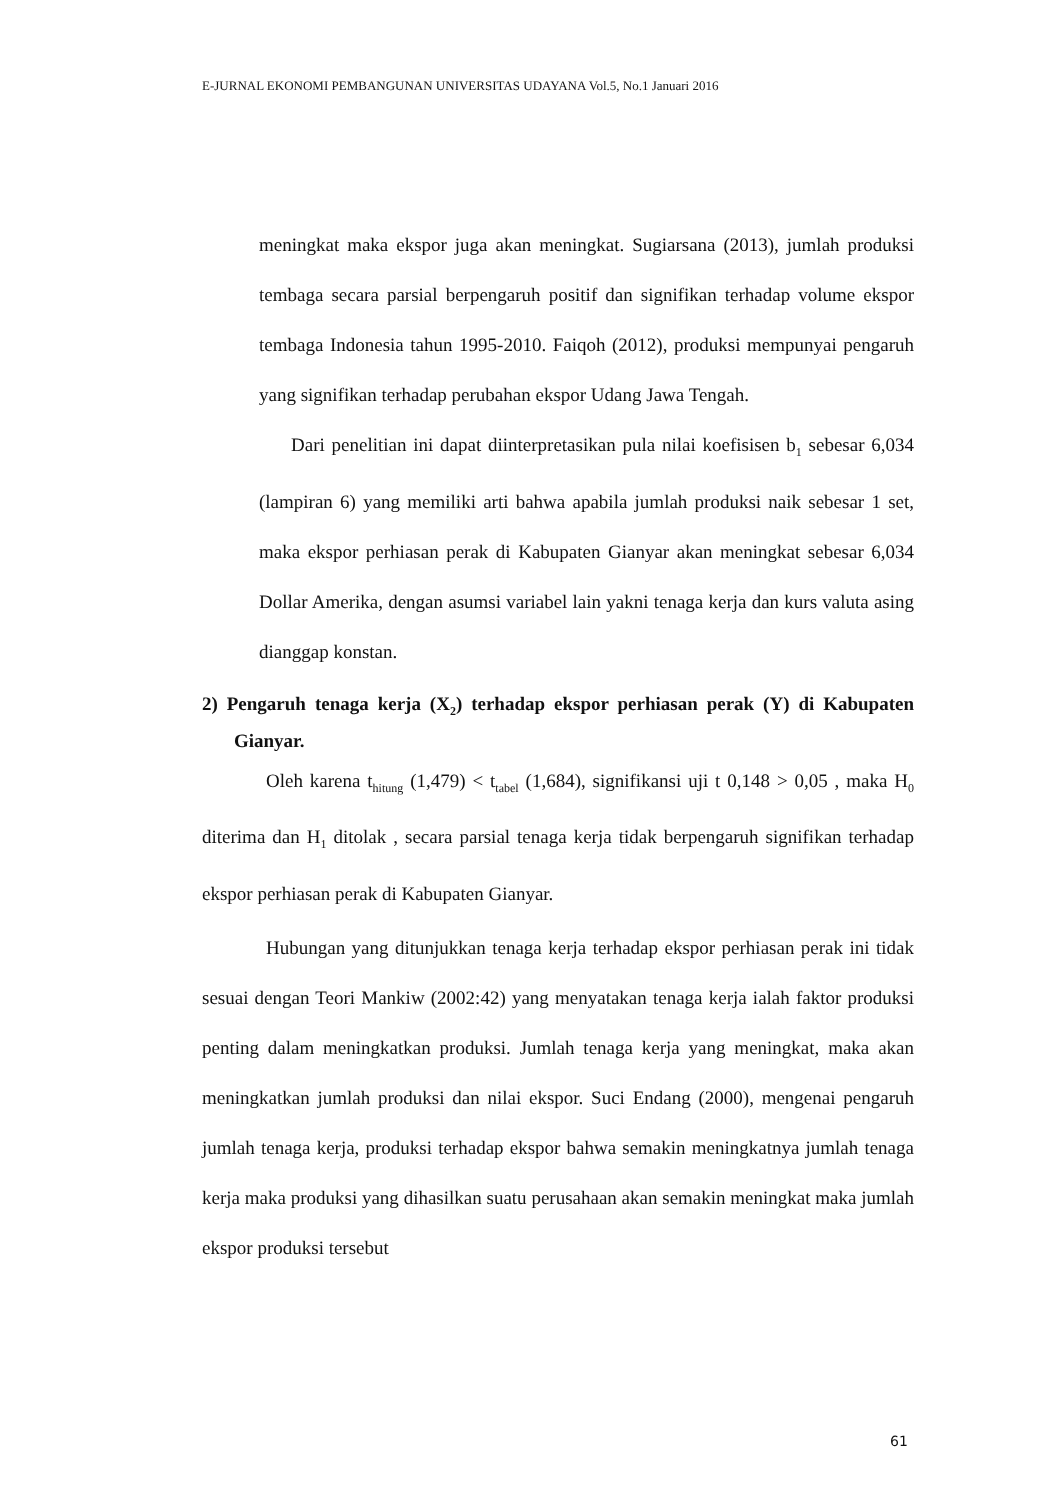E-JURNAL EKONOMI PEMBANGUNAN UNIVERSITAS UDAYANA Vol.5, No.1 Januari 2016
meningkat maka ekspor juga akan meningkat. Sugiarsana (2013), jumlah produksi tembaga secara parsial berpengaruh positif dan signifikan terhadap volume ekspor tembaga Indonesia tahun 1995-2010. Faiqoh (2012), produksi mempunyai pengaruh yang signifikan terhadap perubahan ekspor Udang Jawa Tengah.
Dari penelitian ini dapat diinterpretasikan pula nilai koefisisen b<sub>1</sub> sebesar 6,034 (lampiran 6) yang memiliki arti bahwa apabila jumlah produksi naik sebesar 1 set, maka ekspor perhiasan perak di Kabupaten Gianyar akan meningkat sebesar 6,034 Dollar Amerika, dengan asumsi variabel lain yakni tenaga kerja dan kurs valuta asing dianggap konstan.
2) Pengaruh tenaga kerja (X<sub>2</sub>) terhadap ekspor perhiasan perak (Y) di Kabupaten Gianyar.
Oleh karena t<sub>hitung</sub> (1,479) < t<sub>tabel</sub> (1,684), signifikansi uji t 0,148 > 0,05 , maka H<sub>0</sub> diterima dan H<sub>1</sub> ditolak , secara parsial tenaga kerja tidak berpengaruh signifikan terhadap ekspor perhiasan perak di Kabupaten Gianyar.
Hubungan yang ditunjukkan tenaga kerja terhadap ekspor perhiasan perak ini tidak sesuai dengan Teori Mankiw (2002:42) yang menyatakan tenaga kerja ialah faktor produksi penting dalam meningkatkan produksi. Jumlah tenaga kerja yang meningkat, maka akan meningkatkan jumlah produksi dan nilai ekspor. Suci Endang (2000), mengenai pengaruh jumlah tenaga kerja, produksi terhadap ekspor bahwa semakin meningkatnya jumlah tenaga kerja maka produksi yang dihasilkan suatu perusahaan akan semakin meningkat maka jumlah ekspor produksi tersebut
61